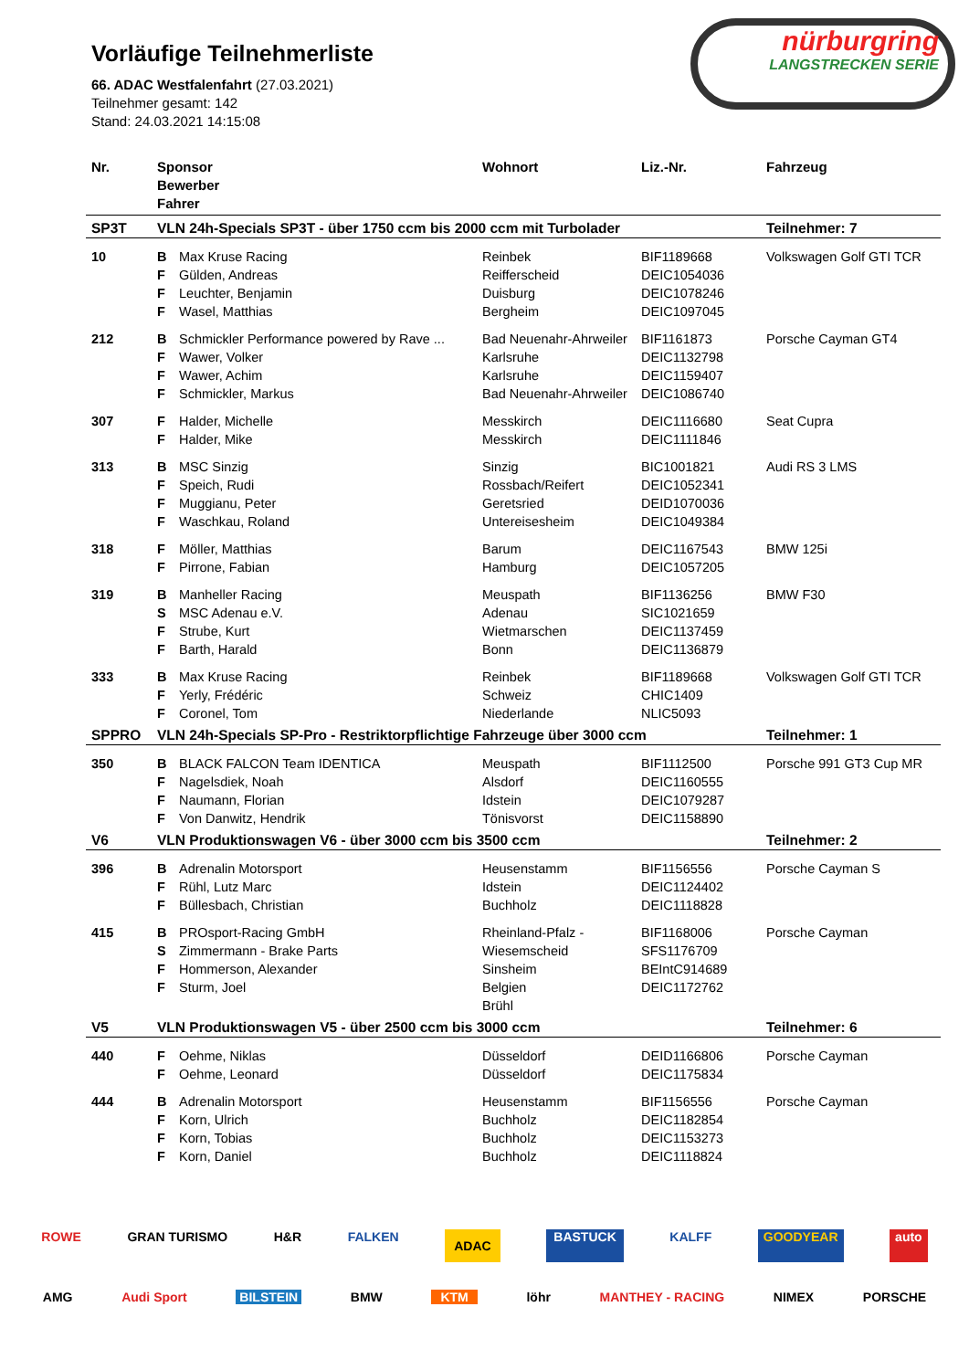nürburgring
LANGSTRECKEN SERIE
Vorläufige Teilnehmerliste
66. ADAC Westfalenfahrt (27.03.2021)
Teilnehmer gesamt: 142
Stand: 24.03.2021 14:15:08
| Nr. | Sponsor Bewerber Fahrer | | Wohnort | Liz.-Nr. | Fahrzeug |
| --- | --- | --- | --- | --- | --- |
| SP3T | VLN 24h-Specials SP3T - über 1750 ccm bis 2000 ccm mit Turbolader | | | | Teilnehmer: 7 |
| 10 | B | Max Kruse Racing | Reinbek | BIF1189668 | Volkswagen Golf GTI TCR |
| | F | Gülden, Andreas | Reifferscheid | DEIC1054036 | |
| | F | Leuchter, Benjamin | Duisburg | DEIC1078246 | |
| | F | Wasel, Matthias | Bergheim | DEIC1097045 | |
| 212 | B | Schmickler Performance powered by Rave ... | Bad Neuenahr-Ahrweiler | BIF1161873 | Porsche Cayman GT4 |
| | F | Wawer, Volker | Karlsruhe | DEIC1132798 | |
| | F | Wawer, Achim | Karlsruhe | DEIC1159407 | |
| | F | Schmickler, Markus | Bad Neuenahr-Ahrweiler | DEIC1086740 | |
| 307 | F | Halder, Michelle | Messkirch | DEIC1116680 | Seat Cupra |
| | F | Halder, Mike | Messkirch | DEIC1111846 | |
| 313 | B | MSC Sinzig | Sinzig | BIC1001821 | Audi RS 3 LMS |
| | F | Speich, Rudi | Rossbach/Reifert | DEIC1052341 | |
| | F | Muggianu, Peter | Geretsried | DEID1070036 | |
| | F | Waschkau, Roland | Untereisesheim | DEIC1049384 | |
| 318 | F | Möller, Matthias | Barum | DEIC1167543 | BMW 125i |
| | F | Pirrone, Fabian | Hamburg | DEIC1057205 | |
| 319 | B | Manheller Racing | Meuspath | BIF1136256 | BMW F30 |
| | S | MSC Adenau e.V. | Adenau | SIC1021659 | |
| | F | Strube, Kurt | Wietmarschen | DEIC1137459 | |
| | F | Barth, Harald | Bonn | DEIC1136879 | |
| 333 | B | Max Kruse Racing | Reinbek | BIF1189668 | Volkswagen Golf GTI TCR |
| | F | Yerly, Frédéric | Schweiz | CHIC1409 | |
| | F | Coronel, Tom | Niederlande | NLIC5093 | |
| SPPRO | VLN 24h-Specials SP-Pro - Restriktorpflichtige Fahrzeuge über 3000 ccm | | | | Teilnehmer: 1 |
| 350 | B | BLACK FALCON Team IDENTICA | Meuspath | BIF1112500 | Porsche 991 GT3 Cup MR |
| | F | Nagelsdiek, Noah | Alsdorf | DEIC1160555 | |
| | F | Naumann, Florian | Idstein | DEIC1079287 | |
| | F | Von Danwitz, Hendrik | Tönisvorst | DEIC1158890 | |
| V6 | VLN Produktionswagen V6 - über 3000 ccm bis 3500 ccm | | | | Teilnehmer: 2 |
| 396 | B | Adrenalin Motorsport | Heusenstamm | BIF1156556 | Porsche Cayman S |
| | F | Rühl, Lutz Marc | Idstein | DEIC1124402 | |
| | F | Büllesbach, Christian | Buchholz | DEIC1118828 | |
| 415 | B | PROsport-Racing GmbH | Rheinland-Pfalz - | BIF1168006 | Porsche Cayman |
| | S | Zimmermann - Brake Parts | Wiesemscheid | SFS1176709 | |
| | F | Hommerson, Alexander | Sinsheim | BEIntC914689 | |
| | F | Sturm, Joel | Belgien | DEIC1172762 | |
| | | | Brühl | | |
| V5 | VLN Produktionswagen V5 - über 2500 ccm bis 3000 ccm | | | | Teilnehmer: 6 |
| 440 | F | Oehme, Niklas | Düsseldorf | DEID1166806 | Porsche Cayman |
| | F | Oehme, Leonard | Düsseldorf | DEIC1175834 | |
| 444 | B | Adrenalin Motorsport | Heusenstamm | BIF1156556 | Porsche Cayman |
| | F | Korn, Ulrich | Buchholz | DEIC1182854 | |
| | F | Korn, Tobias | Buchholz | DEIC1153273 | |
| | F | Korn, Daniel | Buchholz | DEIC1118824 | |
ROWE GRAN TURISMO H&R FALKEN ADAC BASTUCK KALFF GOODYEAR auto
AMG Audi Sport BILSTEIN BMW KTM löhr MANTHEY - RACING NIMEX PORSCHE